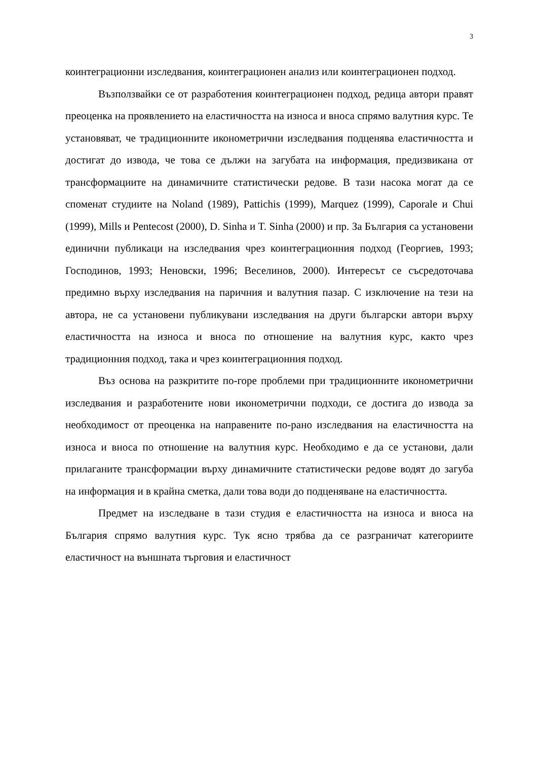3
коинтеграционни изследвания, коинтеграционен анализ или коинтеграционен подход.
Възползвайки се от разработения коинтеграционен подход, редица автори правят преоценка на проявлението на еластичността на износа и вноса спрямо валутния курс. Те установяват, че традиционните иконометрични изследвания подценява еластичността и достигат до извода, че това се дължи на загубата на информация, предизвикана от трансформациите на динамичните статистически редове. В тази насока могат да се споменат студиите на Noland (1989), Pattichis (1999), Marquez (1999), Caporale и Chui (1999), Mills и Pentecost (2000), D. Sinha и T. Sinha (2000) и пр. За България са установени единични публикаци на изследвания чрез коинтеграционния подход (Георгиев, 1993; Господинов, 1993; Неновски, 1996; Веселинов, 2000). Интересът се съсредоточава предимно върху изследвания на паричния и валутния пазар. С изключение на тези на автора, не са установени публикувани изследвания на други български автори върху еластичността на износа и вноса по отношение на валутния курс, както чрез традиционния подход, така и чрез коинтеграционния подход.
Въз основа на разкритите по-горе проблеми при традиционните иконометрични изследвания и разработените нови иконометрични подходи, се достига до извода за необходимост от преоценка на направените по-рано изследвания на еластичността на износа и вноса по отношение на валутния курс. Необходимо е да се установи, дали прилаганите трансформации върху динамичните статистически редове водят до загуба на информация и в крайна сметка, дали това води до подценяване на еластичността.
Предмет на изследване в тази студия е еластичността на износа и вноса на България спрямо валутния курс. Тук ясно трябва да се разграничат категориите еластичност на външната търговия и еластичност